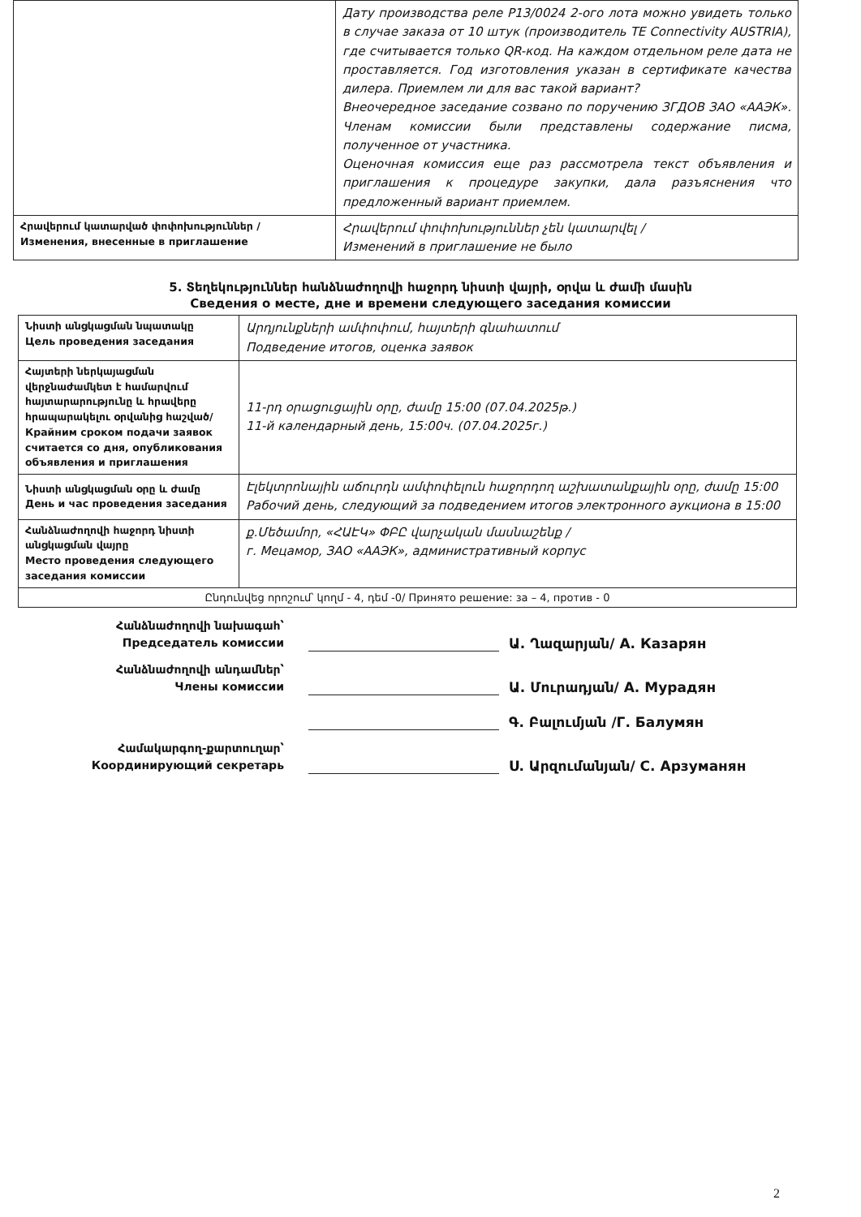| | Дату производства реле P13/0024 2-ого лота можно увидеть только в случае заказа от 10 штук (производитель TE Connectivity AUSTRIA), где считывается только QR-код. На каждом отдельном реле дата не проставляется. Год изготовления указан в сертификате качества дилера. Приемлем ли для вас такой вариант? Внеочередное заседание созвано по поручению ЗГДОВ ЗАО «ААЭК». Членам комиссии были представлены содержание писма, полученное от участника. Оценочная комиссия еще раз рассмотрела текст объявления и приглашения к процедуре закупки, дала разъяснения что предложенный вариант приемлем. |
| Հրավերում կատարված փոփոխություններ / Изменения, внесенные в приглашение | Հրավերում փոփոխություններ չեն կատարվել / Изменений в приглашение не было |
5. Տեղեկություններ հանձնաժողովի հաջորդ նիստի վայրի, օրվա և ժամի մասին
Сведения о месте, дне и времени следующего заседания комиссии
| Նիստի անցկացման նպատակը Цель проведения заседания | Արդյունքների ամփոփում, հայտերի գնահատում Подведение итогов, оценка заявок |
| Հայտերի ներկայացման վերջնաժամկետ է համարվում հայտարարությունը և հրավերը հրապարակելու օրվանից հաշված/ Крайним сроком подачи заявок считается со дня, опубликования объявления и приглашения | 11-րդ օրացուցային օրը, ժամը 15:00 (07.04.2025թ.) 11-й календарный день, 15:00ч. (07.04.2025г.) |
| Նիստի անցկացման օրը և ժամը День и час проведения заседания | Էլեկտրոնային աճուրդն ամփոփելուն հաջորդող աշխատանքային օրը, ժամը 15:00 Рабочий день, следующий за подведением итогов электронного аукциона в 15:00 |
| Հանձնաժողովի հաջորդ նիստի անցկացման վայրը Место проведения следующего заседания комиссии | ք.Մեծամոր, «ՀԱԷԿ» ՓԲԸ վարչական մասնաշենք / г. Мецамор, ЗАО «ААЭК», административный корпус |
| Ընդունվեց որոշում՝ կողմ - 4, դեմ -0/ Принято решение: за – 4, против - 0 | |
Հանձնաժողովի նախագահ՝
Председатель комиссии
Ա. Ղազարյան/ А. Казарян
Հանձնաժողովի անդամներ՝
Члены комиссии
Ա. Մուրադյան/ А. Мурадян
Գ. Բալումյան /Г. Балумян
Համակարգող-քարտուղար՝
Координирующий секретарь
Ս. Արզումանյան/ С. Арзуманян
2